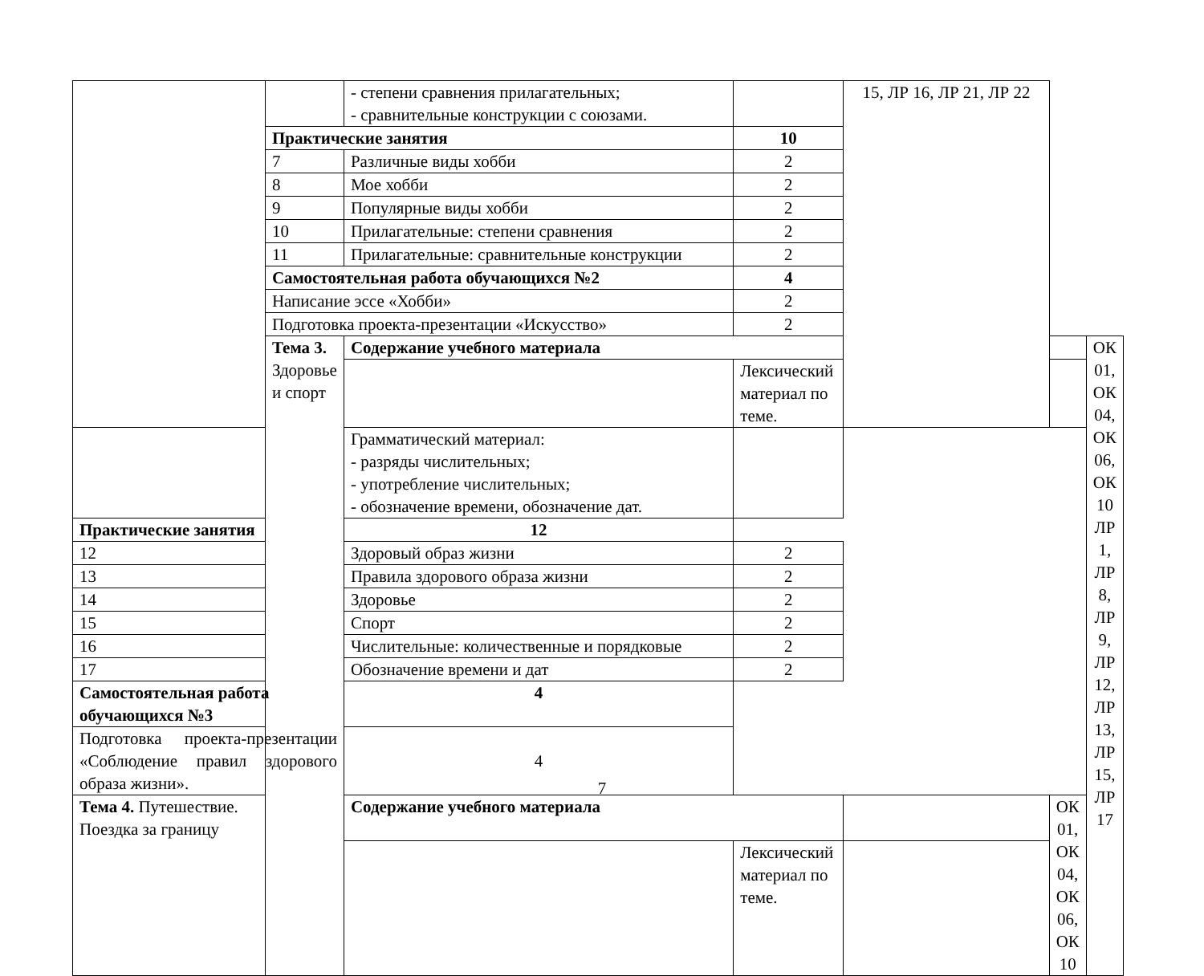| | | - степени сравнения прилагательных; - сравнительные конструкции с союзами. | | 15, ЛР 16, ЛР 21, ЛР 22 | | |
| | Практические занятия | | 10 | | | |
| | 7 | Различные виды хобби | 2 | | | |
| | 8 | Мое хобби | 2 | | | |
| | 9 | Популярные виды хобби | 2 | | | |
| | 10 | Прилагательные: степени сравнения | 2 | | | |
| | 11 | Прилагательные: сравнительные конструкции | 2 | | | |
| | Самостоятельная работа обучающихся №2 | | 4 | | | |
| | Написание эссе «Хобби» | | 2 | | | |
| | Подготовка проекта-презентации «Искусство» | | 2 | | | |
| | Тема 3. Здоровье и спорт | Содержание учебного материала | | | | ОК 01, ОК 04, ОК 06, ОК 10 ЛР 1, ЛР 8, ЛР 9, ЛР 12, ЛР 13, ЛР 15, ЛР 17 |
| | | | Лексический материал по теме. | | | |
| | | Грамматический материал: - разряды числительных; - употребление числительных; - обозначение времени, обозначение дат. | | | | |
| Практические занятия | | 12 | | | | |
| 12 | | Здоровый образ жизни | 2 | | | |
| 13 | | Правила здорового образа жизни | 2 | | | |
| 14 | | Здоровье | 2 | | | |
| 15 | | Спорт | 2 | | | |
| 16 | | Числительные: количественные и порядковые | 2 | | | |
| 17 | | Обозначение времени и дат | 2 | | | |
| Самостоятельная работа обучающихся №3 | | 4 | | | | |
| Подготовка проекта-презентации «Соблюдение правил здорового образа жизни». | | 4 | | | | |
| Тема 4. Путешествие. Поездка за границу | | Содержание учебного материала | | | ОК 01, ОК 04, ОК 06, ОК 10 | |
| | | | Лексический материал по теме. | | | |
7